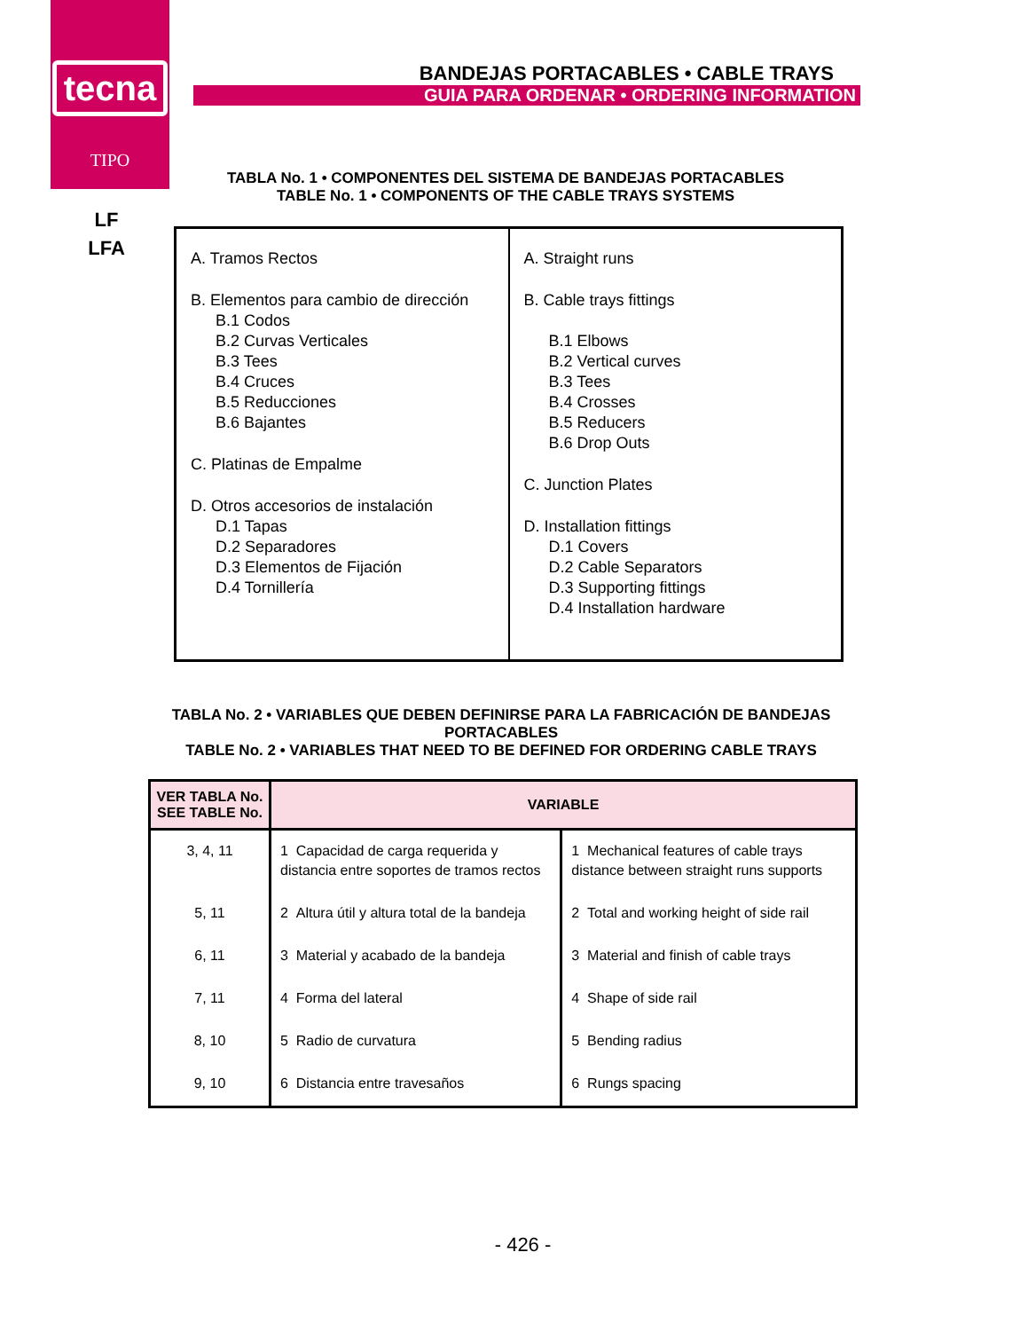tecna
TIPO
LF
LFA
BANDEJAS PORTACABLES • CABLE TRAYS
GUIA PARA ORDENAR • ORDERING INFORMATION
TABLA No. 1 • COMPONENTES DEL SISTEMA DE BANDEJAS PORTACABLES
TABLE No. 1 • COMPONENTS OF THE CABLE TRAYS SYSTEMS
| A. Tramos Rectos B. Elementos para cambio de dirección B.1 Codos B.2 Curvas Verticales B.3 Tees B.4 Cruces B.5 Reducciones B.6 Bajantes C. Platinas de Empalme D. Otros accesorios de instalación D.1 Tapas D.2 Separadores D.3 Elementos de Fijación D.4 Tornillería | A. Straight runs B. Cable trays fittings B.1 Elbows B.2 Vertical curves B.3 Tees B.4 Crosses B.5 Reducers B.6 Drop Outs C. Junction Plates D. Installation fittings D.1 Covers D.2 Cable Separators D.3 Supporting fittings D.4 Installation hardware |
TABLA No. 2 • VARIABLES QUE DEBEN DEFINIRSE PARA LA FABRICACIÓN DE BANDEJAS PORTACABLES
TABLE No. 2 • VARIABLES THAT NEED TO BE DEFINED FOR ORDERING CABLE TRAYS
| VER TABLA No. SEE TABLE No. | VARIABLE | |
| --- | --- | --- |
| 3, 4, 11 | 1 Capacidad de carga requerida y distancia entre soportes de tramos rectos | 1 Mechanical features of cable trays distance between straight runs supports |
| 5, 11 | 2 Altura útil y altura total de la bandeja | 2 Total and working height of side rail |
| 6, 11 | 3 Material y acabado de la bandeja | 3 Material and finish of cable trays |
| 7, 11 | 4 Forma del lateral | 4 Shape of side rail |
| 8, 10 | 5 Radio de curvatura | 5 Bending radius |
| 9, 10 | 6 Distancia entre travesaños | 6 Rungs spacing |
- 426 -